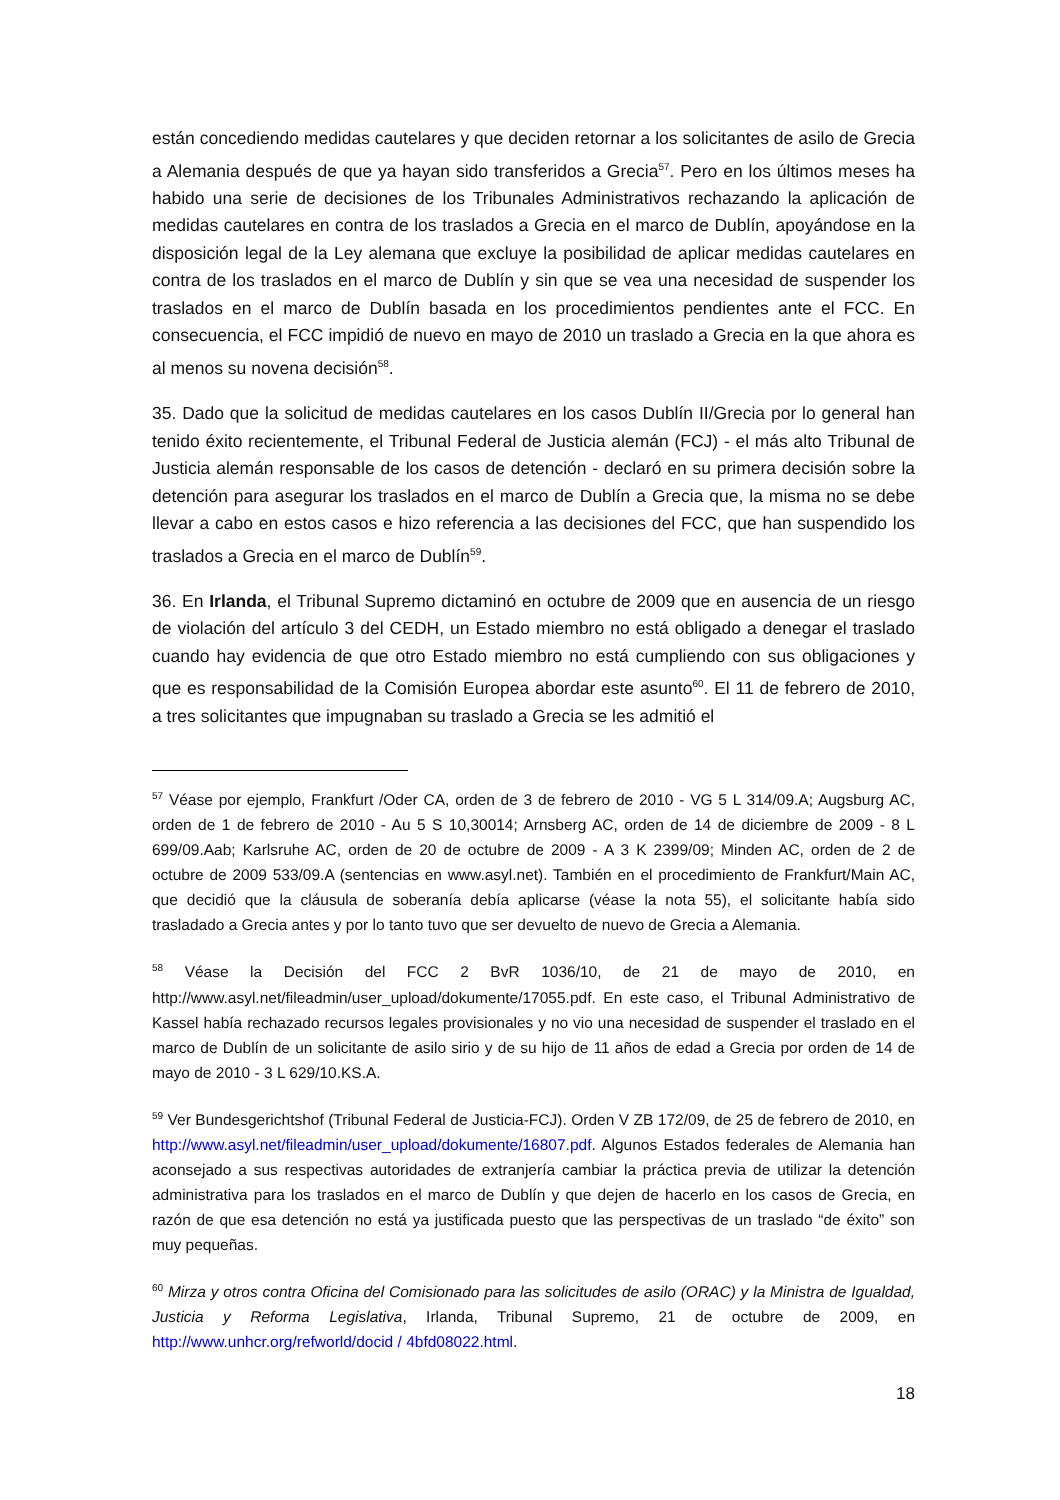están concediendo medidas cautelares y que deciden retornar a los solicitantes de asilo de Grecia a Alemania después de que ya hayan sido transferidos a Grecia<sup>57</sup>. Pero en los últimos meses ha habido una serie de decisiones de los Tribunales Administrativos rechazando la aplicación de medidas cautelares en contra de los traslados a Grecia en el marco de Dublín, apoyándose en la disposición legal de la Ley alemana que excluye la posibilidad de aplicar medidas cautelares en contra de los traslados en el marco de Dublín y sin que se vea una necesidad de suspender los traslados en el marco de Dublín basada en los procedimientos pendientes ante el FCC. En consecuencia, el FCC impidió de nuevo en mayo de 2010 un traslado a Grecia en la que ahora es al menos su novena decisión<sup>58</sup>.
35. Dado que la solicitud de medidas cautelares en los casos Dublín II/Grecia por lo general han tenido éxito recientemente, el Tribunal Federal de Justicia alemán (FCJ) - el más alto Tribunal de Justicia alemán responsable de los casos de detención - declaró en su primera decisión sobre la detención para asegurar los traslados en el marco de Dublín a Grecia que, la misma no se debe llevar a cabo en estos casos e hizo referencia a las decisiones del FCC, que han suspendido los traslados a Grecia en el marco de Dublín<sup>59</sup>.
36. En Irlanda, el Tribunal Supremo dictaminó en octubre de 2009 que en ausencia de un riesgo de violación del artículo 3 del CEDH, un Estado miembro no está obligado a denegar el traslado cuando hay evidencia de que otro Estado miembro no está cumpliendo con sus obligaciones y que es responsabilidad de la Comisión Europea abordar este asunto<sup>60</sup>. El 11 de febrero de 2010, a tres solicitantes que impugnaban su traslado a Grecia se les admitió el
<sup>57</sup> Véase por ejemplo, Frankfurt /Oder CA, orden de 3 de febrero de 2010 - VG 5 L 314/09.A; Augsburg AC, orden de 1 de febrero de 2010 - Au 5 S 10,30014; Arnsberg AC, orden de 14 de diciembre de 2009 - 8 L 699/09.Aab; Karlsruhe AC, orden de 20 de octubre de 2009 - A 3 K 2399/09; Minden AC, orden de 2 de octubre de 2009 533/09.A (sentencias en www.asyl.net). También en el procedimiento de Frankfurt/Main AC, que decidió que la cláusula de soberanía debía aplicarse (véase la nota 55), el solicitante había sido trasladado a Grecia antes y por lo tanto tuvo que ser devuelto de nuevo de Grecia a Alemania.
<sup>58</sup> Véase la Decisión del FCC 2 BvR 1036/10, de 21 de mayo de 2010, en http://www.asyl.net/fileadmin/user_upload/dokumente/17055.pdf. En este caso, el Tribunal Administrativo de Kassel había rechazado recursos legales provisionales y no vio una necesidad de suspender el traslado en el marco de Dublín de un solicitante de asilo sirio y de su hijo de 11 años de edad a Grecia por orden de 14 de mayo de 2010 - 3 L 629/10.KS.A.
<sup>59</sup> Ver Bundesgerichtshof (Tribunal Federal de Justicia-FCJ). Orden V ZB 172/09, de 25 de febrero de 2010, en http://www.asyl.net/fileadmin/user_upload/dokumente/16807.pdf. Algunos Estados federales de Alemania han aconsejado a sus respectivas autoridades de extranjería cambiar la práctica previa de utilizar la detención administrativa para los traslados en el marco de Dublín y que dejen de hacerlo en los casos de Grecia, en razón de que esa detención no está ya justificada puesto que las perspectivas de un traslado “de éxito” son muy pequeñas.
<sup>60</sup> Mirza y otros contra Oficina del Comisionado para las solicitudes de asilo (ORAC) y la Ministra de Igualdad, Justicia y Reforma Legislativa, Irlanda, Tribunal Supremo, 21 de octubre de 2009, en http://www.unhcr.org/refworld/docid / 4bfd08022.html.
18